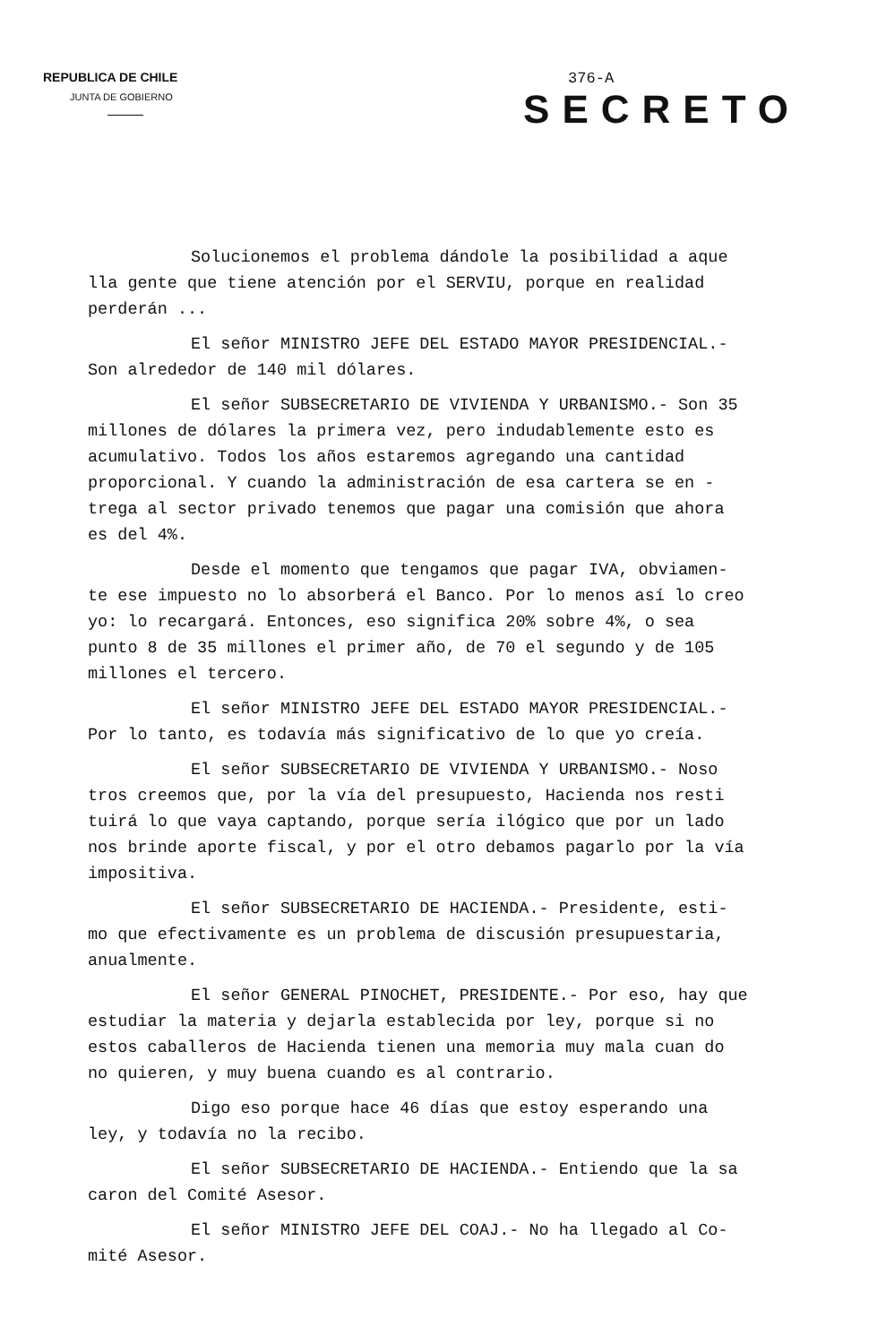REPUBLICA DE CHILE
JUNTA DE GOBIERNO
376-A
SECRETO
Solucionemos el problema dándole la posibilidad a aque lla gente que tiene atención por el SERVIU, porque en realidad perderán ...
El señor MINISTRO JEFE DEL ESTADO MAYOR PRESIDENCIAL.- Son alrededor de 140 mil dólares.
El señor SUBSECRETARIO DE VIVIENDA Y URBANISMO.- Son 35 millones de dólares la primera vez, pero indudablemente esto es acumulativo. Todos los años estaremos agregando una cantidad proporcional. Y cuando la administración de esa cartera se en - trega al sector privado tenemos que pagar una comisión que ahora es del 4%.
Desde el momento que tengamos que pagar IVA, obviamen- te ese impuesto no lo absorberá el Banco. Por lo menos así lo creo yo: lo recargará. Entonces, eso significa 20% sobre 4%, o sea punto 8 de 35 millones el primer año, de 70 el segundo y de 105 millones el tercero.
El señor MINISTRO JEFE DEL ESTADO MAYOR PRESIDENCIAL.- Por lo tanto, es todavía más significativo de lo que yo creía.
El señor SUBSECRETARIO DE VIVIENDA Y URBANISMO.- Noso tros creemos que, por la vía del presupuesto, Hacienda nos resti tuirá lo que vaya captando, porque sería ilógico que por un lado nos brinde aporte fiscal, y por el otro debamos pagarlo por la vía impositiva.
El señor SUBSECRETARIO DE HACIENDA.- Presidente, esti- mo que efectivamente es un problema de discusión presupuestaria, anualmente.
El señor GENERAL PINOCHET, PRESIDENTE.- Por eso, hay que estudiar la materia y dejarla establecida por ley, porque si no estos caballeros de Hacienda tienen una memoria muy mala cuan do no quieren, y muy buena cuando es al contrario.
Digo eso porque hace 46 días que estoy esperando una ley, y todavía no la recibo.
El señor SUBSECRETARIO DE HACIENDA.- Entiendo que la sa caron del Comité Asesor.
El señor MINISTRO JEFE DEL COAJ.- No ha llegado al Co- mité Asesor.